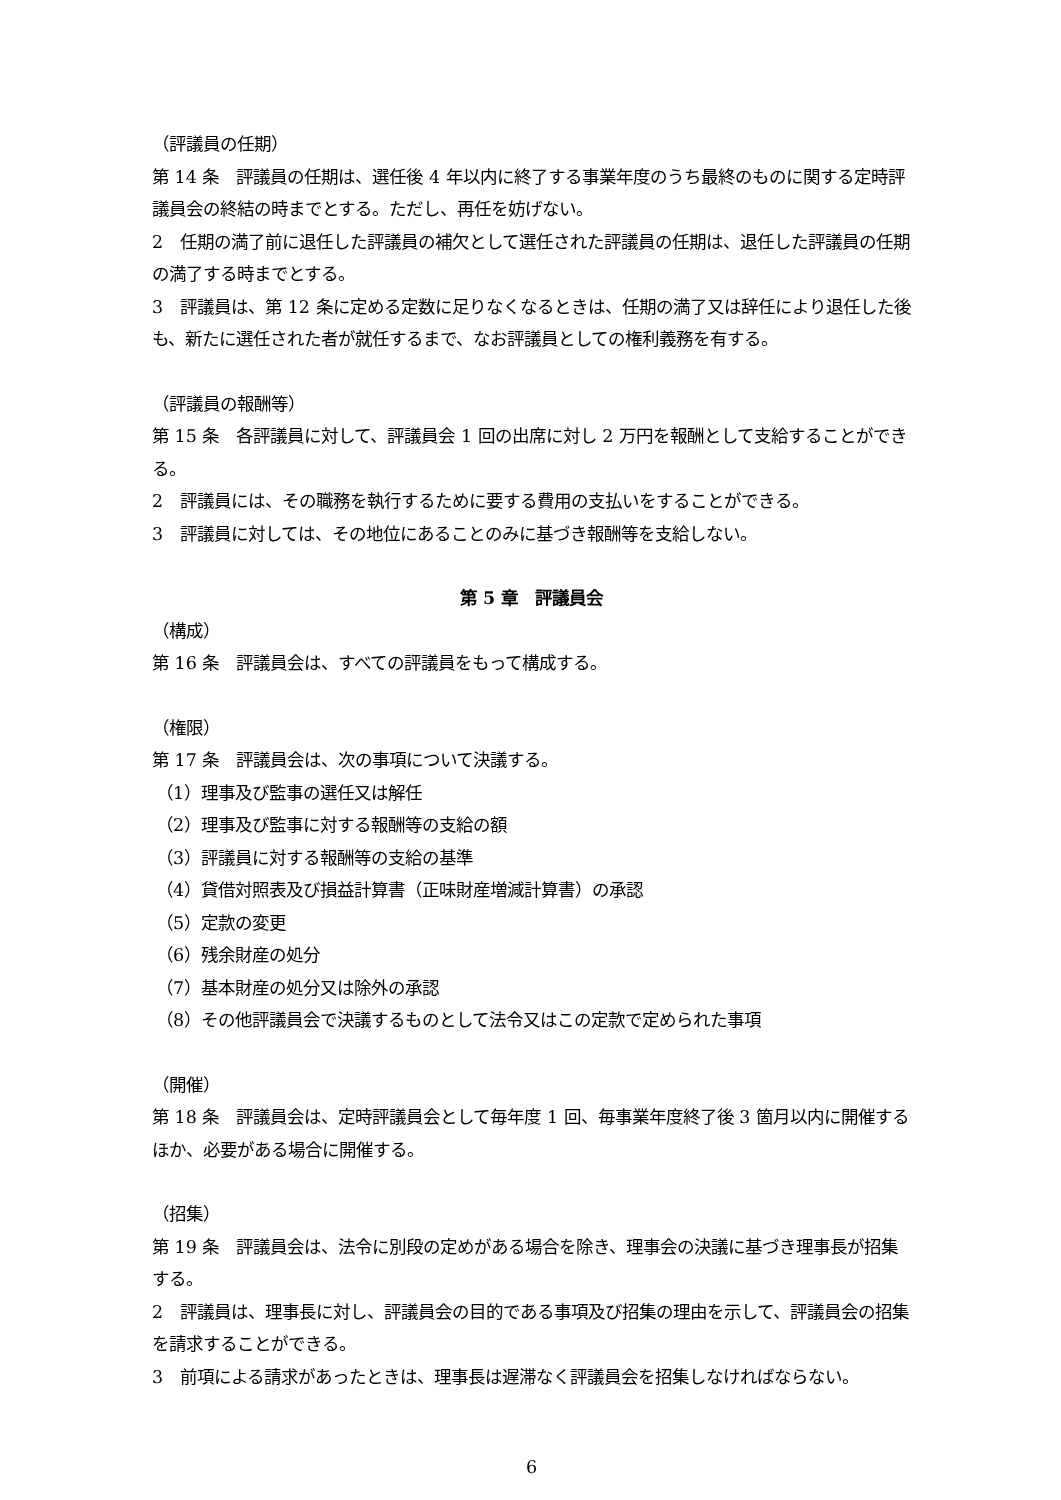（評議員の任期）
第 14 条　評議員の任期は、選任後 4 年以内に終了する事業年度のうち最終のものに関する定時評議員会の終結の時までとする。ただし、再任を妨げない。
2　任期の満了前に退任した評議員の補欠として選任された評議員の任期は、退任した評議員の任期の満了する時までとする。
3　評議員は、第 12 条に定める定数に足りなくなるときは、任期の満了又は辞任により退任した後も、新たに選任された者が就任するまで、なお評議員としての権利義務を有する。
（評議員の報酬等）
第 15 条　各評議員に対して、評議員会 1 回の出席に対し 2 万円を報酬として支給することができる。
2　評議員には、その職務を執行するために要する費用の支払いをすることができる。
3　評議員に対しては、その地位にあることのみに基づき報酬等を支給しない。
第 5 章　評議員会
（構成）
第 16 条　評議員会は、すべての評議員をもって構成する。
（権限）
第 17 条　評議員会は、次の事項について決議する。
（1）理事及び監事の選任又は解任
（2）理事及び監事に対する報酬等の支給の額
（3）評議員に対する報酬等の支給の基準
（4）貸借対照表及び損益計算書（正味財産増減計算書）の承認
（5）定款の変更
（6）残余財産の処分
（7）基本財産の処分又は除外の承認
（8）その他評議員会で決議するものとして法令又はこの定款で定められた事項
（開催）
第 18 条　評議員会は、定時評議員会として毎年度 1 回、毎事業年度終了後 3 箇月以内に開催するほか、必要がある場合に開催する。
（招集）
第 19 条　評議員会は、法令に別段の定めがある場合を除き、理事会の決議に基づき理事長が招集する。
2　評議員は、理事長に対し、評議員会の目的である事項及び招集の理由を示して、評議員会の招集を請求することができる。
3　前項による請求があったときは、理事長は遅滞なく評議員会を招集しなければならない。
6